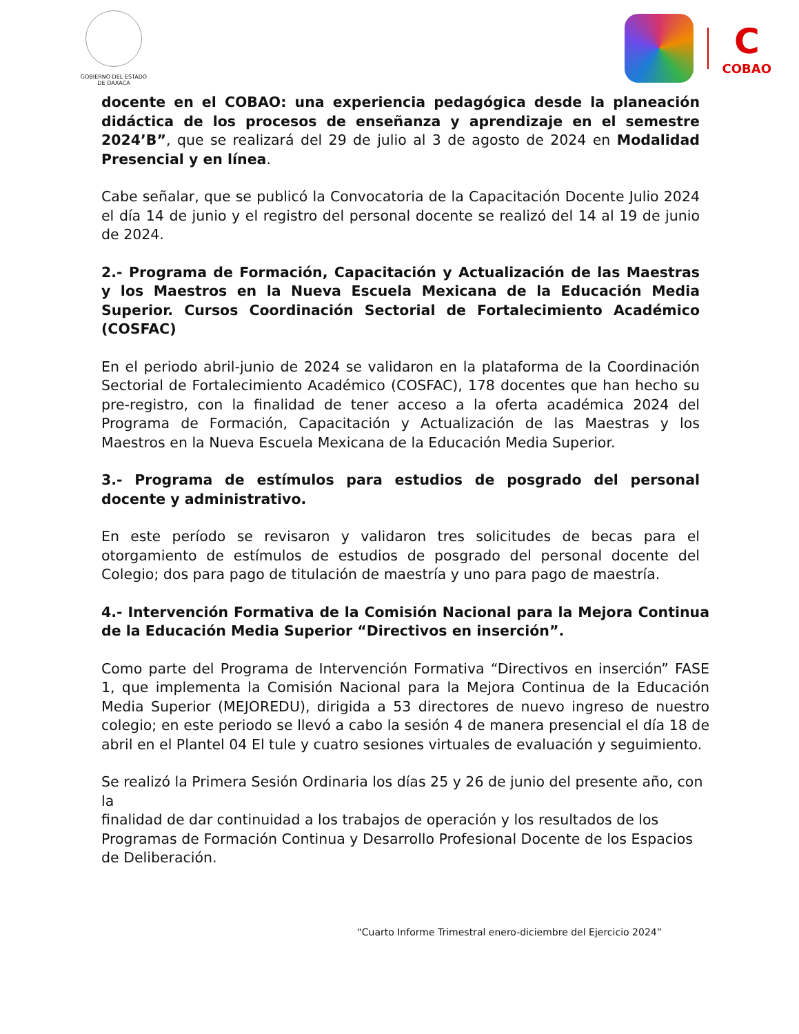GOBIERNO DEL ESTADO
DE OAXACA
C
COBAO
docente en el COBAO: una experiencia pedagógica desde la planeación didáctica de los procesos de enseñanza y aprendizaje en el semestre 2024’B”, que se realizará del 29 de julio al 3 de agosto de 2024 en Modalidad Presencial y en línea.
Cabe señalar, que se publicó la Convocatoria de la Capacitación Docente Julio 2024 el día 14 de junio y el registro del personal docente se realizó del 14 al 19 de junio de 2024.
2.- Programa de Formación, Capacitación y Actualización de las Maestras y los Maestros en la Nueva Escuela Mexicana de la Educación Media Superior. Cursos Coordinación Sectorial de Fortalecimiento Académico (COSFAC)
En el periodo abril-junio de 2024 se validaron en la plataforma de la Coordinación Sectorial de Fortalecimiento Académico (COSFAC), 178 docentes que han hecho su pre-registro, con la finalidad de tener acceso a la oferta académica 2024 del Programa de Formación, Capacitación y Actualización de las Maestras y los Maestros en la Nueva Escuela Mexicana de la Educación Media Superior.
3.- Programa de estímulos para estudios de posgrado del personal docente y administrativo.
En este período se revisaron y validaron tres solicitudes de becas para el otorgamiento de estímulos de estudios de posgrado del personal docente del Colegio; dos para pago de titulación de maestría y uno para pago de maestría.
4.- Intervención Formativa de la Comisión Nacional para la Mejora Continua de la Educación Media Superior “Directivos en inserción”.
Como parte del Programa de Intervención Formativa “Directivos en inserción” FASE 1, que implementa la Comisión Nacional para la Mejora Continua de la Educación Media Superior (MEJOREDU), dirigida a 53 directores de nuevo ingreso de nuestro colegio; en este periodo se llevó a cabo la sesión 4 de manera presencial el día 18 de abril en el Plantel 04 El tule y cuatro sesiones virtuales de evaluación y seguimiento.
Se realizó la Primera Sesión Ordinaria los días 25 y 26 de junio del presente año, con la
finalidad de dar continuidad a los trabajos de operación y los resultados de los Programas de Formación Continua y Desarrollo Profesional Docente de los Espacios de Deliberación.
“Cuarto Informe Trimestral enero-diciembre del Ejercicio 2024”